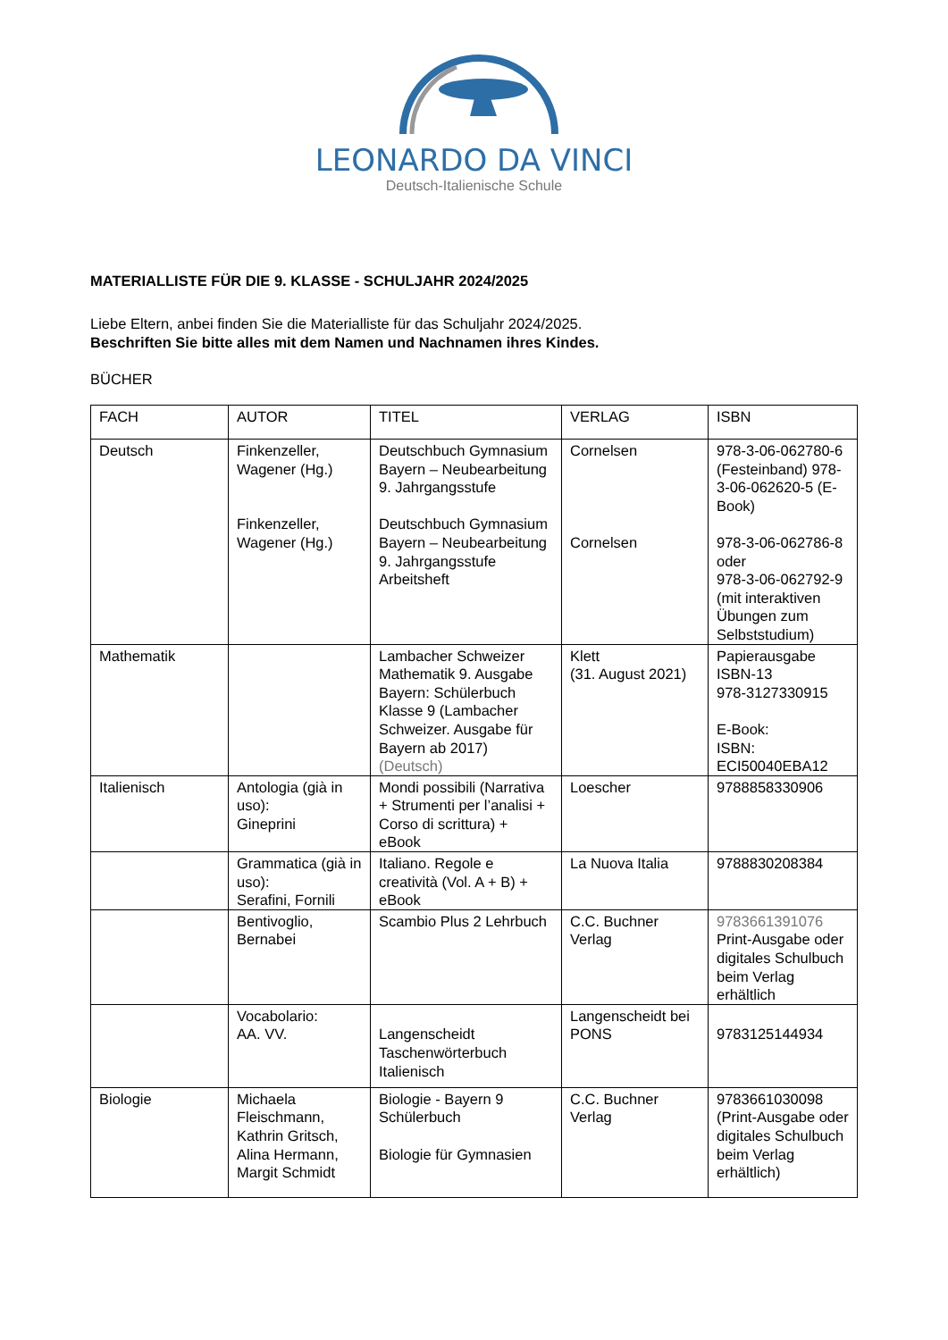LEONARDO DA VINCI
Deutsch-Italienische Schule
MATERIALLISTE FÜR DIE 9. KLASSE - SCHULJAHR 2024/2025
Liebe Eltern, anbei finden Sie die Materialliste für das Schuljahr 2024/2025.
Beschriften Sie bitte alles mit dem Namen und Nachnamen ihres Kindes.
BÜCHER
| FACH | AUTOR | TITEL | VERLAG | ISBN |
| --- | --- | --- | --- | --- |
| Deutsch | Finkenzeller, Wagener (Hg.) Finkenzeller, Wagener (Hg.) | Deutschbuch Gymnasium Bayern – Neubearbeitung 9. Jahrgangsstufe Deutschbuch Gymnasium Bayern – Neubearbeitung 9. Jahrgangsstufe Arbeitsheft | Cornelsen Cornelsen | 978-3-06-062780-6 (Festeinband) 978-3-06-062620-5 (E-Book) 978-3-06-062786-8 oder 978-3-06-062792-9 (mit interaktiven Übungen zum Selbststudium) |
| Mathematik | | Lambacher Schweizer Mathematik 9. Ausgabe Bayern: Schülerbuch Klasse 9 (Lambacher Schweizer. Ausgabe für Bayern ab 2017) (Deutsch) | Klett (31. August 2021) | Papierausgabe ISBN-13 978-3127330915 E-Book: ISBN: ECI50040EBA12 |
| Italienisch | Antologia (già in uso): Gineprini | Mondi possibili (Narrativa + Strumenti per l’analisi + Corso di scrittura) + eBook | Loescher | 9788858330906 |
| | Grammatica (già in uso): Serafini, Fornili | Italiano. Regole e creatività (Vol. A + B) + eBook | La Nuova Italia | 9788830208384 |
| | Bentivoglio, Bernabei | Scambio Plus 2 Lehrbuch | C.C. Buchner Verlag | 9783661391076 Print-Ausgabe oder digitales Schulbuch beim Verlag erhältlich |
| | Vocabolario: AA. VV. | Langenscheidt Taschenwörterbuch Italienisch | Langenscheidt bei PONS | 9783125144934 |
| Biologie | Michaela Fleischmann, Kathrin Gritsch, Alina Hermann, Margit Schmidt | Biologie - Bayern 9 Schülerbuch Biologie für Gymnasien | C.C. Buchner Verlag | 9783661030098 (Print-Ausgabe oder digitales Schulbuch beim Verlag erhältlich) |